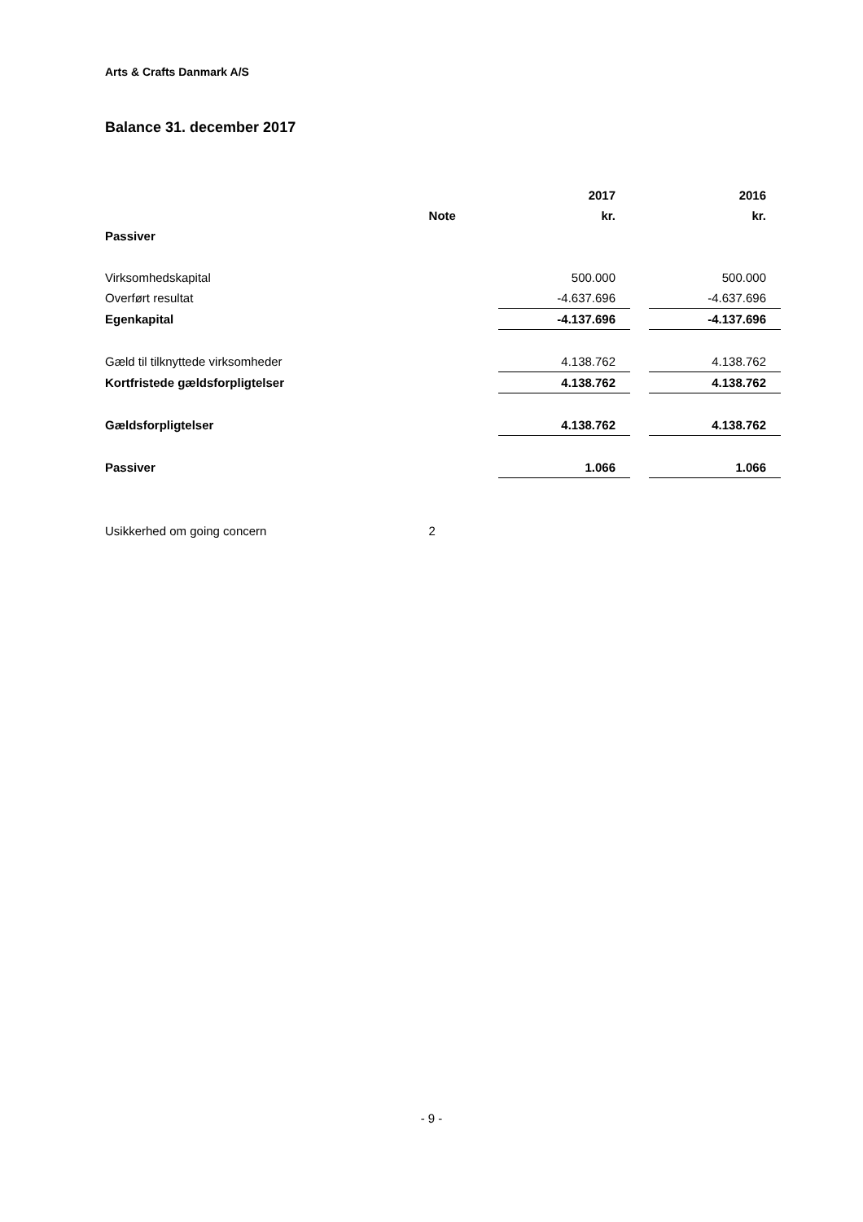Arts & Crafts Danmark A/S
Balance 31. december 2017
| | | 2017 | | 2016 |
| | Note | kr. | | kr. |
| Passiver | | | | |
| Virksomhedskapital | | 500.000 | | 500.000 |
| Overført resultat | | -4.637.696 | | -4.637.696 |
| Egenkapital | | -4.137.696 | | -4.137.696 |
| Gæld til tilknyttede virksomheder | | 4.138.762 | | 4.138.762 |
| Kortfristede gældsforpligtelser | | 4.138.762 | | 4.138.762 |
| Gældsforpligtelser | | 4.138.762 | | 4.138.762 |
| Passiver | | 1.066 | | 1.066 |
| Usikkerhed om going concern | 2 | | | |
- 9 -